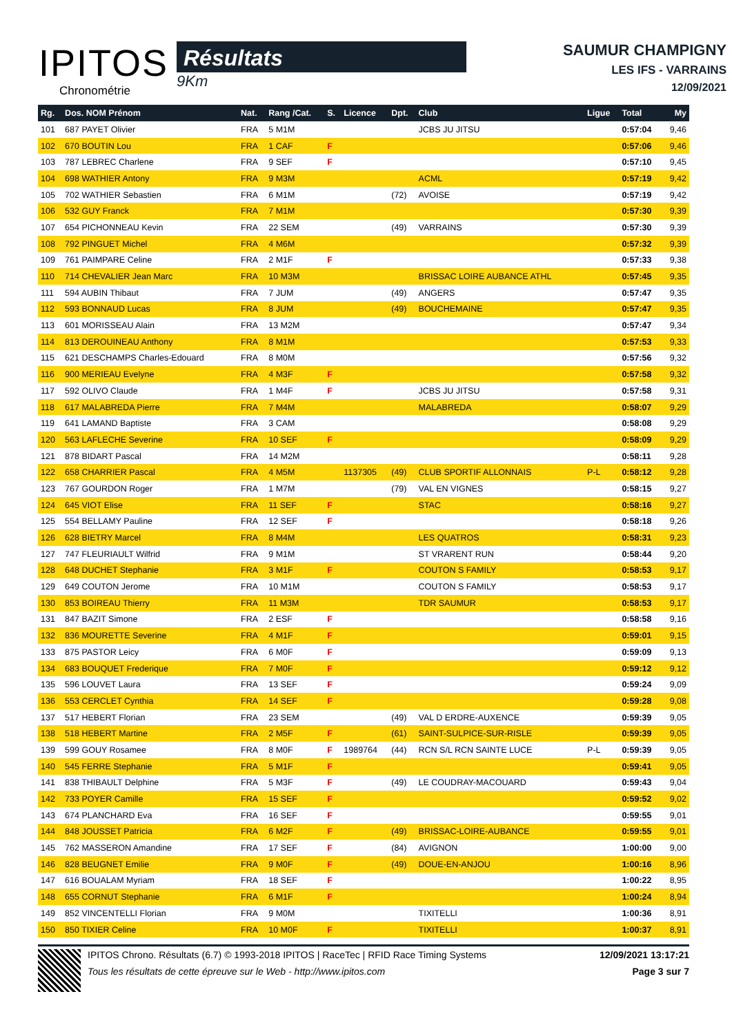IPITOS
Chronométrie
Résultats
9Km
SAUMUR CHAMPIGNY
LES IFS - VARRAINS
12/09/2021
| Rg. | Dos. NOM Prénom | Nat. | Rang /Cat. | S. | Licence | Dpt. | Club | Ligue | Total | My |
| --- | --- | --- | --- | --- | --- | --- | --- | --- | --- | --- |
| 101 | 687 PAYET Olivier | FRA | 5 M1M | | | | JCBS JU JITSU | | 0:57:04 | 9,46 |
| 102 | 670 BOUTIN Lou | FRA | 1 CAF | F | | | | | 0:57:06 | 9,46 |
| 103 | 787 LEBREC Charlene | FRA | 9 SEF | F | | | | | 0:57:10 | 9,45 |
| 104 | 698 WATHIER Antony | FRA | 9 M3M | | | | ACML | | 0:57:19 | 9,42 |
| 105 | 702 WATHIER Sebastien | FRA | 6 M1M | | | (72) | AVOISE | | 0:57:19 | 9,42 |
| 106 | 532 GUY Franck | FRA | 7 M1M | | | | | | 0:57:30 | 9,39 |
| 107 | 654 PICHONNEAU Kevin | FRA | 22 SEM | | | (49) | VARRAINS | | 0:57:30 | 9,39 |
| 108 | 792 PINGUET Michel | FRA | 4 M6M | | | | | | 0:57:32 | 9,39 |
| 109 | 761 PAIMPARE Celine | FRA | 2 M1F | F | | | | | 0:57:33 | 9,38 |
| 110 | 714 CHEVALIER Jean Marc | FRA | 10 M3M | | | | BRISSAC LOIRE AUBANCE ATHL | | 0:57:45 | 9,35 |
| 111 | 594 AUBIN Thibaut | FRA | 7 JUM | | | (49) | ANGERS | | 0:57:47 | 9,35 |
| 112 | 593 BONNAUD Lucas | FRA | 8 JUM | | | (49) | BOUCHEMAINE | | 0:57:47 | 9,35 |
| 113 | 601 MORISSEAU Alain | FRA | 13 M2M | | | | | | 0:57:47 | 9,34 |
| 114 | 813 DEROUINEAU Anthony | FRA | 8 M1M | | | | | | 0:57:53 | 9,33 |
| 115 | 621 DESCHAMPS Charles-Edouard | FRA | 8 M0M | | | | | | 0:57:56 | 9,32 |
| 116 | 900 MERIEAU Evelyne | FRA | 4 M3F | F | | | | | 0:57:58 | 9,32 |
| 117 | 592 OLIVO Claude | FRA | 1 M4F | F | | | JCBS JU JITSU | | 0:57:58 | 9,31 |
| 118 | 617 MALABREDA Pierre | FRA | 7 M4M | | | | MALABREDA | | 0:58:07 | 9,29 |
| 119 | 641 LAMAND Baptiste | FRA | 3 CAM | | | | | | 0:58:08 | 9,29 |
| 120 | 563 LAFLECHE Severine | FRA | 10 SEF | F | | | | | 0:58:09 | 9,29 |
| 121 | 878 BIDART Pascal | FRA | 14 M2M | | | | | | 0:58:11 | 9,28 |
| 122 | 658 CHARRIER Pascal | FRA | 4 M5M | | 1137305 | (49) | CLUB SPORTIF ALLONNAIS | P-L | 0:58:12 | 9,28 |
| 123 | 767 GOURDON Roger | FRA | 1 M7M | | | (79) | VAL EN VIGNES | | 0:58:15 | 9,27 |
| 124 | 645 VIOT Elise | FRA | 11 SEF | F | | | STAC | | 0:58:16 | 9,27 |
| 125 | 554 BELLAMY Pauline | FRA | 12 SEF | F | | | | | 0:58:18 | 9,26 |
| 126 | 628 BIETRY Marcel | FRA | 8 M4M | | | | LES QUATROS | | 0:58:31 | 9,23 |
| 127 | 747 FLEURIAULT Wilfrid | FRA | 9 M1M | | | | ST VRARENT RUN | | 0:58:44 | 9,20 |
| 128 | 648 DUCHET Stephanie | FRA | 3 M1F | F | | | COUTON S FAMILY | | 0:58:53 | 9,17 |
| 129 | 649 COUTON Jerome | FRA | 10 M1M | | | | COUTON S FAMILY | | 0:58:53 | 9,17 |
| 130 | 853 BOIREAU Thierry | FRA | 11 M3M | | | | TDR SAUMUR | | 0:58:53 | 9,17 |
| 131 | 847 BAZIT Simone | FRA | 2 ESF | F | | | | | 0:58:58 | 9,16 |
| 132 | 836 MOURETTE Severine | FRA | 4 M1F | F | | | | | 0:59:01 | 9,15 |
| 133 | 875 PASTOR Leicy | FRA | 6 M0F | F | | | | | 0:59:09 | 9,13 |
| 134 | 683 BOUQUET Frederique | FRA | 7 M0F | F | | | | | 0:59:12 | 9,12 |
| 135 | 596 LOUVET Laura | FRA | 13 SEF | F | | | | | 0:59:24 | 9,09 |
| 136 | 553 CERCLET Cynthia | FRA | 14 SEF | F | | | | | 0:59:28 | 9,08 |
| 137 | 517 HEBERT Florian | FRA | 23 SEM | | | (49) | VAL D ERDRE-AUXENCE | | 0:59:39 | 9,05 |
| 138 | 518 HEBERT Martine | FRA | 2 M5F | F | | (61) | SAINT-SULPICE-SUR-RISLE | | 0:59:39 | 9,05 |
| 139 | 599 GOUY Rosamee | FRA | 8 M0F | F | 1989764 | (44) | RCN S/L RCN SAINTE LUCE | P-L | 0:59:39 | 9,05 |
| 140 | 545 FERRE Stephanie | FRA | 5 M1F | F | | | | | 0:59:41 | 9,05 |
| 141 | 838 THIBAULT Delphine | FRA | 5 M3F | F | | (49) | LE COUDRAY-MACOUARD | | 0:59:43 | 9,04 |
| 142 | 733 POYER Camille | FRA | 15 SEF | F | | | | | 0:59:52 | 9,02 |
| 143 | 674 PLANCHARD Eva | FRA | 16 SEF | F | | | | | 0:59:55 | 9,01 |
| 144 | 848 JOUSSET Patricia | FRA | 6 M2F | F | | (49) | BRISSAC-LOIRE-AUBANCE | | 0:59:55 | 9,01 |
| 145 | 762 MASSERON Amandine | FRA | 17 SEF | F | | (84) | AVIGNON | | 1:00:00 | 9,00 |
| 146 | 828 BEUGNET Emilie | FRA | 9 M0F | F | | (49) | DOUE-EN-ANJOU | | 1:00:16 | 8,96 |
| 147 | 616 BOUALAM Myriam | FRA | 18 SEF | F | | | | | 1:00:22 | 8,95 |
| 148 | 655 CORNUT Stephanie | FRA | 6 M1F | F | | | | | 1:00:24 | 8,94 |
| 149 | 852 VINCENTELLI Florian | FRA | 9 M0M | | | | TIXITELLI | | 1:00:36 | 8,91 |
| 150 | 850 TIXIER Celine | FRA | 10 M0F | F | | | TIXITELLI | | 1:00:37 | 8,91 |
IPITOS Chrono. Résultats (6.7) © 1993-2018 IPITOS | RaceTec | RFID Race Timing Systems
Tous les résultats de cette épreuve sur le Web - http://www.ipitos.com
12/09/2021 13:17:21
Page 3 sur 7